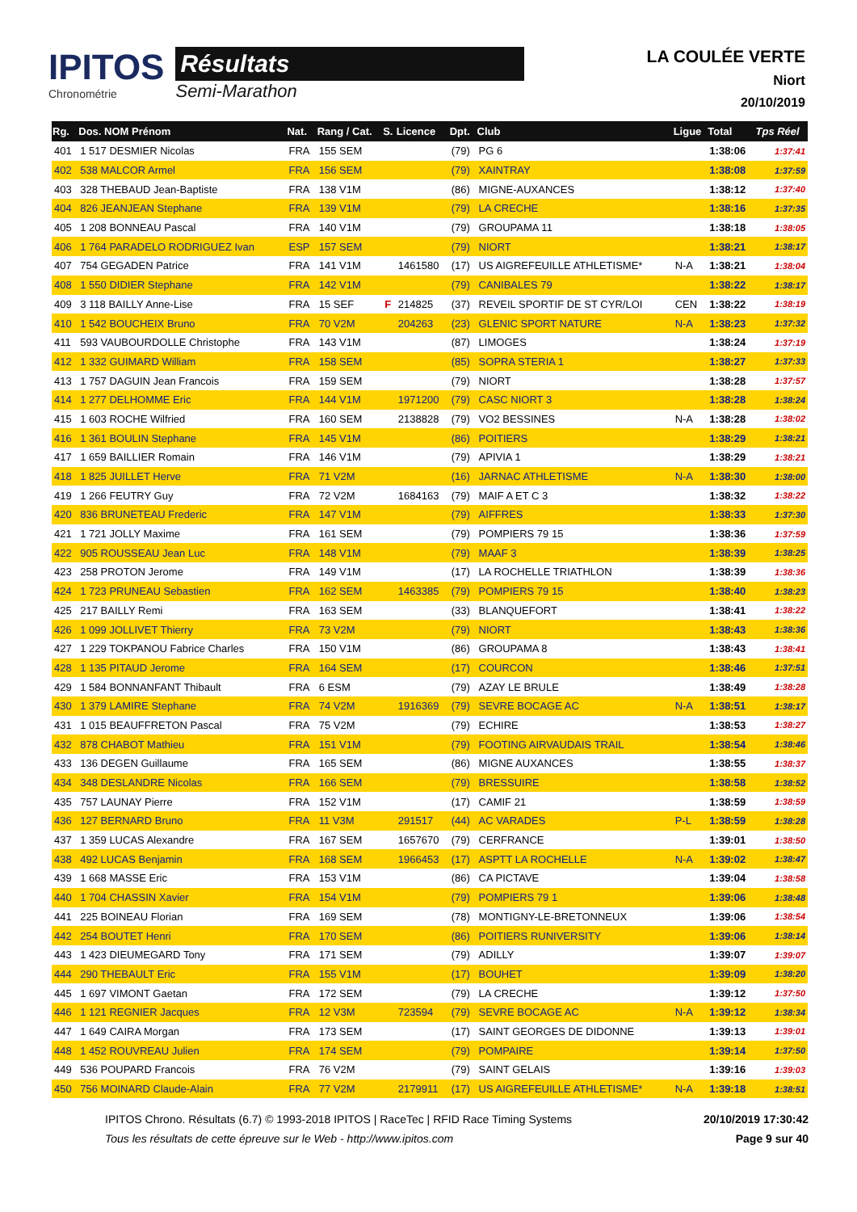IPITOS
Chronométrie
Résultats
Semi-Marathon
LA COULÉE VERTE
Niort
20/10/2019
| Rg. | Dos. NOM Prénom | Nat. | Rang / Cat. | S. | Licence | Dpt. | Club | Ligue | Total | Tps Réel |
| --- | --- | --- | --- | --- | --- | --- | --- | --- | --- | --- |
| 401 | 1 517 DESMIER Nicolas | FRA | 155 SEM | | | (79) | PG 6 | | 1:38:06 | 1:37:41 |
| 402 | 538 MALCOR Armel | FRA | 156 SEM | | | (79) | XAINTRAY | | 1:38:08 | 1:37:59 |
| 403 | 328 THEBAUD Jean-Baptiste | FRA | 138 V1M | | | (86) | MIGNE-AUXANCES | | 1:38:12 | 1:37:40 |
| 404 | 826 JEANJEAN Stephane | FRA | 139 V1M | | | (79) | LA CRECHE | | 1:38:16 | 1:37:35 |
| 405 | 1 208 BONNEAU Pascal | FRA | 140 V1M | | | (79) | GROUPAMA 11 | | 1:38:18 | 1:38:05 |
| 406 | 1 764 PARADELO RODRIGUEZ Ivan | ESP | 157 SEM | | | (79) | NIORT | | 1:38:21 | 1:38:17 |
| 407 | 754 GEGADEN Patrice | FRA | 141 V1M | | 1461580 | (17) | US AIGREFEUILLE ATHLETISME* | N-A | 1:38:21 | 1:38:04 |
| 408 | 1 550 DIDIER Stephane | FRA | 142 V1M | | | (79) | CANIBALES 79 | | 1:38:22 | 1:38:17 |
| 409 | 3 118 BAILLY Anne-Lise | FRA | 15 SEF | F | 214825 | (37) | REVEIL SPORTIF DE ST CYR/LOI | CEN | 1:38:22 | 1:38:19 |
| 410 | 1 542 BOUCHEIX Bruno | FRA | 70 V2M | | 204263 | (23) | GLENIC SPORT NATURE | N-A | 1:38:23 | 1:37:32 |
| 411 | 593 VAUBOURDOLLE Christophe | FRA | 143 V1M | | | (87) | LIMOGES | | 1:38:24 | 1:37:19 |
| 412 | 1 332 GUIMARD William | FRA | 158 SEM | | | (85) | SOPRA STERIA 1 | | 1:38:27 | 1:37:33 |
| 413 | 1 757 DAGUIN Jean Francois | FRA | 159 SEM | | | (79) | NIORT | | 1:38:28 | 1:37:57 |
| 414 | 1 277 DELHOMME Eric | FRA | 144 V1M | | 1971200 | (79) | CASC NIORT 3 | | 1:38:28 | 1:38:24 |
| 415 | 1 603 ROCHE Wilfried | FRA | 160 SEM | | 2138828 | (79) | VO2 BESSINES | N-A | 1:38:28 | 1:38:02 |
| 416 | 1 361 BOULIN Stephane | FRA | 145 V1M | | | (86) | POITIERS | | 1:38:29 | 1:38:21 |
| 417 | 1 659 BAILLIER Romain | FRA | 146 V1M | | | (79) | APIVIA 1 | | 1:38:29 | 1:38:21 |
| 418 | 1 825 JUILLET Herve | FRA | 71 V2M | | | (16) | JARNAC ATHLETISME | N-A | 1:38:30 | 1:38:00 |
| 419 | 1 266 FEUTRY Guy | FRA | 72 V2M | | 1684163 | (79) | MAIF A ET C 3 | | 1:38:32 | 1:38:22 |
| 420 | 836 BRUNETEAU Frederic | FRA | 147 V1M | | | (79) | AIFFRES | | 1:38:33 | 1:37:30 |
| 421 | 1 721 JOLLY Maxime | FRA | 161 SEM | | | (79) | POMPIERS 79 15 | | 1:38:36 | 1:37:59 |
| 422 | 905 ROUSSEAU Jean Luc | FRA | 148 V1M | | | (79) | MAAF 3 | | 1:38:39 | 1:38:25 |
| 423 | 258 PROTON Jerome | FRA | 149 V1M | | | (17) | LA ROCHELLE TRIATHLON | | 1:38:39 | 1:38:36 |
| 424 | 1 723 PRUNEAU Sebastien | FRA | 162 SEM | | 1463385 | (79) | POMPIERS 79 15 | | 1:38:40 | 1:38:23 |
| 425 | 217 BAILLY Remi | FRA | 163 SEM | | | (33) | BLANQUEFORT | | 1:38:41 | 1:38:22 |
| 426 | 1 099 JOLLIVET Thierry | FRA | 73 V2M | | | (79) | NIORT | | 1:38:43 | 1:38:36 |
| 427 | 1 229 TOKPANOU Fabrice Charles | FRA | 150 V1M | | | (86) | GROUPAMA 8 | | 1:38:43 | 1:38:41 |
| 428 | 1 135 PITAUD Jerome | FRA | 164 SEM | | | (17) | COURCON | | 1:38:46 | 1:37:51 |
| 429 | 1 584 BONNANFANT Thibault | FRA | 6 ESM | | | (79) | AZAY LE BRULE | | 1:38:49 | 1:38:28 |
| 430 | 1 379 LAMIRE Stephane | FRA | 74 V2M | | 1916369 | (79) | SEVRE BOCAGE AC | N-A | 1:38:51 | 1:38:17 |
| 431 | 1 015 BEAUFFRETON Pascal | FRA | 75 V2M | | | (79) | ECHIRE | | 1:38:53 | 1:38:27 |
| 432 | 878 CHABOT Mathieu | FRA | 151 V1M | | | (79) | FOOTING AIRVAUDAIS TRAIL | | 1:38:54 | 1:38:46 |
| 433 | 136 DEGEN Guillaume | FRA | 165 SEM | | | (86) | MIGNE AUXANCES | | 1:38:55 | 1:38:37 |
| 434 | 348 DESLANDRE Nicolas | FRA | 166 SEM | | | (79) | BRESSUIRE | | 1:38:58 | 1:38:52 |
| 435 | 757 LAUNAY Pierre | FRA | 152 V1M | | | (17) | CAMIF 21 | | 1:38:59 | 1:38:59 |
| 436 | 127 BERNARD Bruno | FRA | 11 V3M | | 291517 | (44) | AC VARADES | P-L | 1:38:59 | 1:38:28 |
| 437 | 1 359 LUCAS Alexandre | FRA | 167 SEM | | 1657670 | (79) | CERFRANCE | | 1:39:01 | 1:38:50 |
| 438 | 492 LUCAS Benjamin | FRA | 168 SEM | | 1966453 | (17) | ASPTT LA ROCHELLE | N-A | 1:39:02 | 1:38:47 |
| 439 | 1 668 MASSE Eric | FRA | 153 V1M | | | (86) | CA PICTAVE | | 1:39:04 | 1:38:58 |
| 440 | 1 704 CHASSIN Xavier | FRA | 154 V1M | | | (79) | POMPIERS 79 1 | | 1:39:06 | 1:38:48 |
| 441 | 225 BOINEAU Florian | FRA | 169 SEM | | | (78) | MONTIGNY-LE-BRETONNEUX | | 1:39:06 | 1:38:54 |
| 442 | 254 BOUTET Henri | FRA | 170 SEM | | | (86) | POITIERS RUNIVERSITY | | 1:39:06 | 1:38:14 |
| 443 | 1 423 DIEUMEGARD Tony | FRA | 171 SEM | | | (79) | ADILLY | | 1:39:07 | 1:39:07 |
| 444 | 290 THEBAULT Eric | FRA | 155 V1M | | | (17) | BOUHET | | 1:39:09 | 1:38:20 |
| 445 | 1 697 VIMONT Gaetan | FRA | 172 SEM | | | (79) | LA CRECHE | | 1:39:12 | 1:37:50 |
| 446 | 1 121 REGNIER Jacques | FRA | 12 V3M | | 723594 | (79) | SEVRE BOCAGE AC | N-A | 1:39:12 | 1:38:34 |
| 447 | 1 649 CAIRA Morgan | FRA | 173 SEM | | | (17) | SAINT GEORGES DE DIDONNE | | 1:39:13 | 1:39:01 |
| 448 | 1 452 ROUVREAU Julien | FRA | 174 SEM | | | (79) | POMPAIRE | | 1:39:14 | 1:37:50 |
| 449 | 536 POUPARD Francois | FRA | 76 V2M | | | (79) | SAINT GELAIS | | 1:39:16 | 1:39:03 |
| 450 | 756 MOINARD Claude-Alain | FRA | 77 V2M | | 2179911 | (17) | US AIGREFEUILLE ATHLETISME* | N-A | 1:39:18 | 1:38:51 |
IPITOS Chrono. Résultats (6.7) © 1993-2018 IPITOS | RaceTec | RFID Race Timing Systems
Tous les résultats de cette épreuve sur le Web - http://www.ipitos.com
20/10/2019 17:30:42
Page 9 sur 40